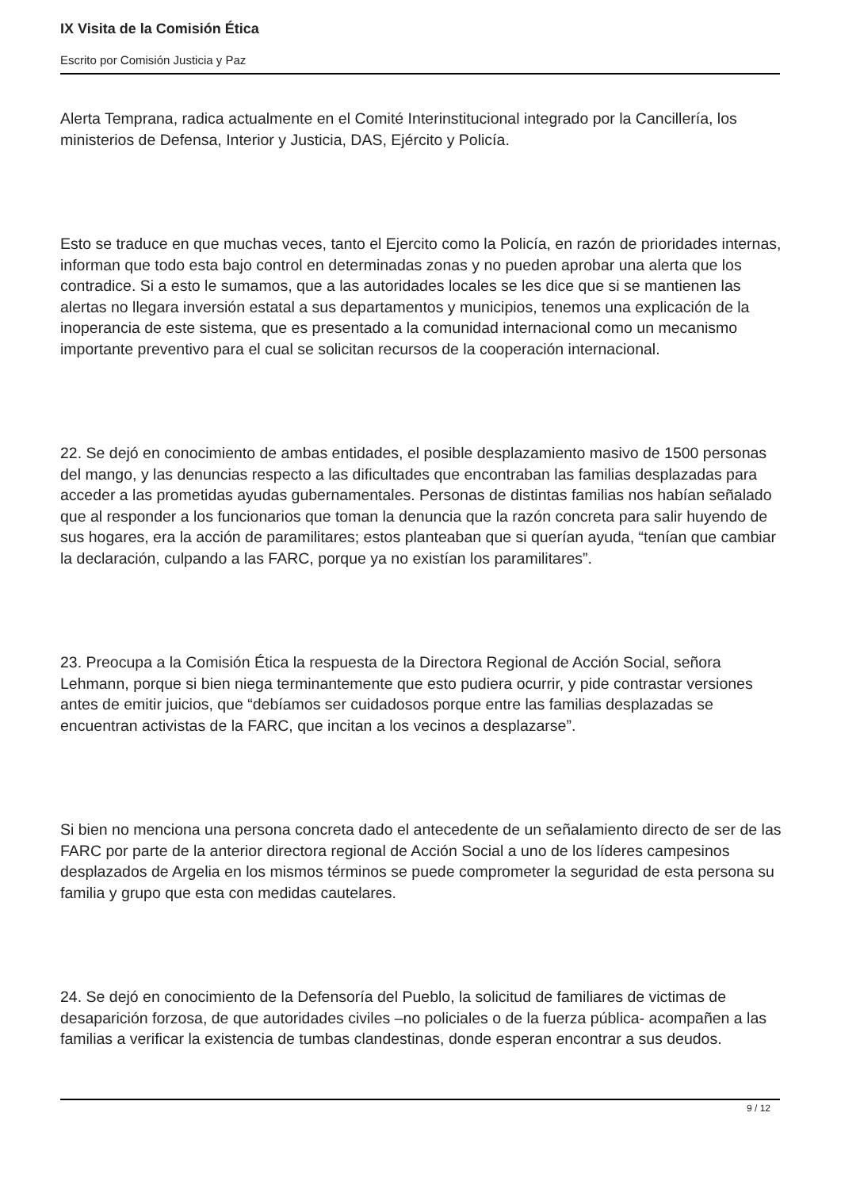IX Visita de la Comisión Ética
Escrito por Comisión Justicia y Paz
Alerta Temprana, radica actualmente en el Comité Interinstitucional integrado por la Cancillería, los ministerios de Defensa, Interior y Justicia, DAS, Ejército y Policía.
Esto se traduce en que muchas veces, tanto el Ejercito como la Policía, en razón de prioridades internas, informan que todo esta bajo control en determinadas zonas y no pueden aprobar una alerta que los contradice. Si a esto le sumamos, que a las autoridades locales se les dice que si se mantienen las alertas no llegara inversión estatal a sus departamentos y municipios, tenemos una explicación de la inoperancia de este sistema, que es presentado a la comunidad internacional como un mecanismo importante preventivo para el cual se solicitan recursos de la cooperación internacional.
22. Se dejó en conocimiento de ambas entidades, el posible desplazamiento masivo de 1500 personas del mango, y las denuncias respecto a las dificultades que encontraban las familias desplazadas para acceder a las prometidas ayudas gubernamentales. Personas de distintas familias nos habían señalado que al responder a los funcionarios que toman la denuncia que la razón concreta para salir huyendo de sus hogares, era la acción de paramilitares; estos planteaban que si querían ayuda, “tenían que cambiar la declaración, culpando a las FARC, porque ya no existían los paramilitares”.
23. Preocupa a la Comisión Ética la respuesta de la Directora Regional de Acción Social, señora Lehmann, porque si bien niega terminantemente que esto pudiera ocurrir, y pide contrastar versiones antes de emitir juicios, que “debíamos ser cuidadosos porque entre las familias desplazadas se encuentran activistas de la FARC, que incitan a los vecinos a desplazarse”.
Si bien no menciona una persona concreta dado el antecedente de un señalamiento directo de ser de las FARC por parte de la anterior directora regional de Acción Social a uno de los líderes campesinos desplazados de Argelia en los mismos términos se puede comprometer la seguridad de esta persona su familia y grupo que esta con medidas cautelares.
24. Se dejó en conocimiento de la Defensoría del Pueblo, la solicitud de familiares de victimas de desaparición forzosa, de que autoridades civiles –no policiales o de la fuerza pública- acompañen a las familias a verificar la existencia de tumbas clandestinas, donde esperan encontrar a sus deudos.
9 / 12